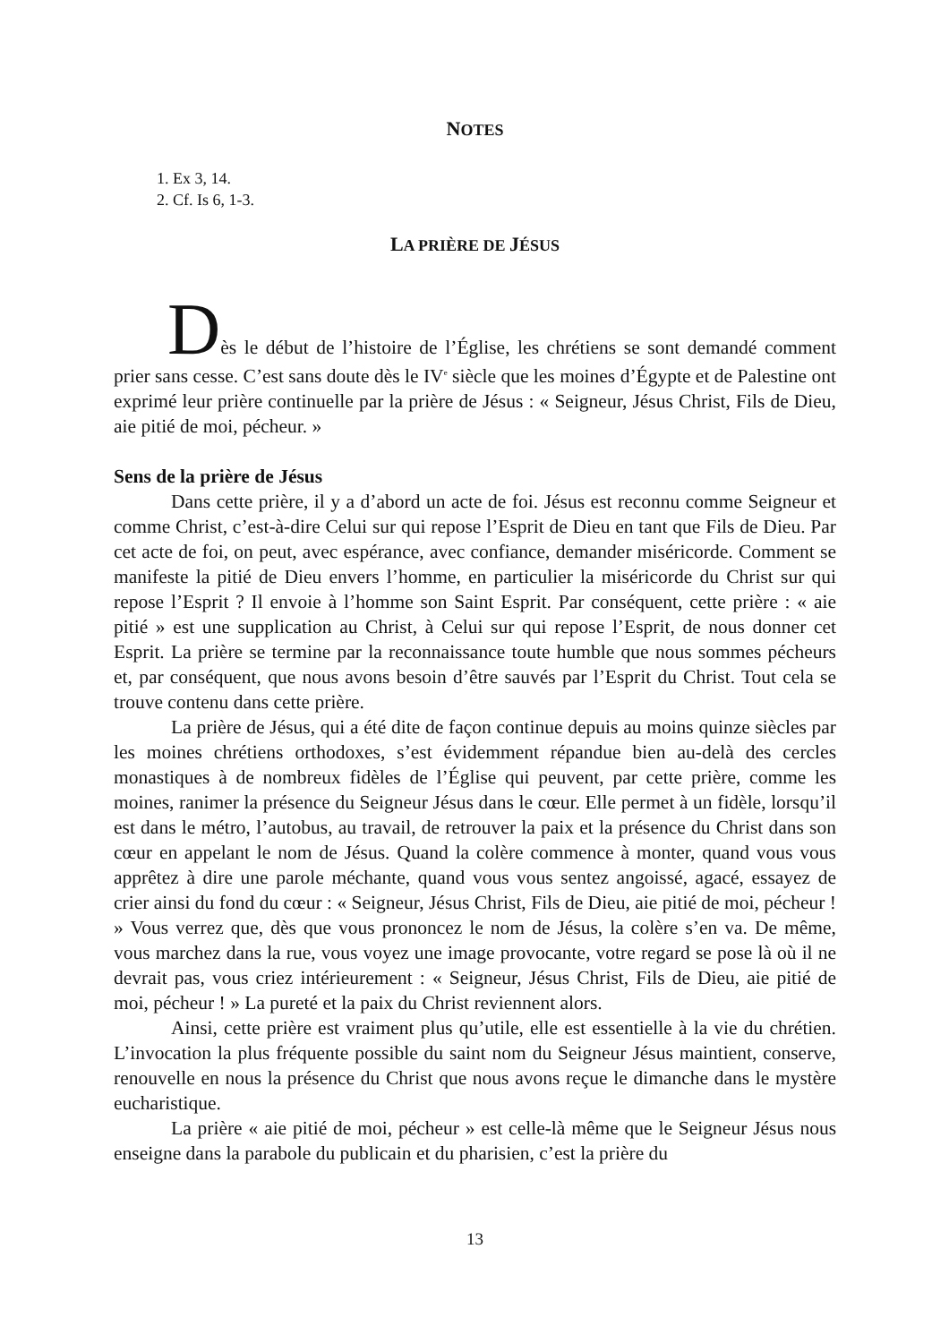NOTES
1. Ex 3, 14.
2. Cf. Is 6, 1-3.
LA PRIÈRE DE JÉSUS
Dès le début de l’histoire de l’Église, les chrétiens se sont demandé comment prier sans cesse. C’est sans doute dès le IV<sup>e</sup> siècle que les moines d’Égypte et de Palestine ont exprimé leur prière continuelle par la prière de Jésus : « Seigneur, Jésus Christ, Fils de Dieu, aie pitié de moi, pécheur. »
Sens de la prière de Jésus
Dans cette prière, il y a d’abord un acte de foi. Jésus est reconnu comme Seigneur et comme Christ, c’est-à-dire Celui sur qui repose l’Esprit de Dieu en tant que Fils de Dieu. Par cet acte de foi, on peut, avec espérance, avec confiance, demander miséricorde. Comment se manifeste la pitié de Dieu envers l’homme, en particulier la miséricorde du Christ sur qui repose l’Esprit ? Il envoie à l’homme son Saint Esprit. Par conséquent, cette prière : « aie pitié » est une supplication au Christ, à Celui sur qui repose l’Esprit, de nous donner cet Esprit. La prière se termine par la reconnaissance toute humble que nous sommes pécheurs et, par conséquent, que nous avons besoin d’être sauvés par l’Esprit du Christ. Tout cela se trouve contenu dans cette prière.
La prière de Jésus, qui a été dite de façon continue depuis au moins quinze siècles par les moines chrétiens orthodoxes, s’est évidemment répandue bien au-delà des cercles monastiques à de nombreux fidèles de l’Église qui peuvent, par cette prière, comme les moines, ranimer la présence du Seigneur Jésus dans le cœur. Elle permet à un fidèle, lorsqu’il est dans le métro, l’autobus, au travail, de retrouver la paix et la présence du Christ dans son cœur en appelant le nom de Jésus. Quand la colère commence à monter, quand vous vous apprêtez à dire une parole méchante, quand vous vous sentez angoissé, agacé, essayez de crier ainsi du fond du cœur : « Seigneur, Jésus Christ, Fils de Dieu, aie pitié de moi, pécheur ! » Vous verrez que, dès que vous prononcez le nom de Jésus, la colère s’en va. De même, vous marchez dans la rue, vous voyez une image provocante, votre regard se pose là où il ne devrait pas, vous criez intérieurement : « Seigneur, Jésus Christ, Fils de Dieu, aie pitié de moi, pécheur ! » La pureté et la paix du Christ reviennent alors.
Ainsi, cette prière est vraiment plus qu’utile, elle est essentielle à la vie du chrétien. L’invocation la plus fréquente possible du saint nom du Seigneur Jésus maintient, conserve, renouvelle en nous la présence du Christ que nous avons reçue le dimanche dans le mystère eucharistique.
La prière « aie pitié de moi, pécheur » est celle-là même que le Seigneur Jésus nous enseigne dans la parabole du publicain et du pharisien, c’est la prière du
13